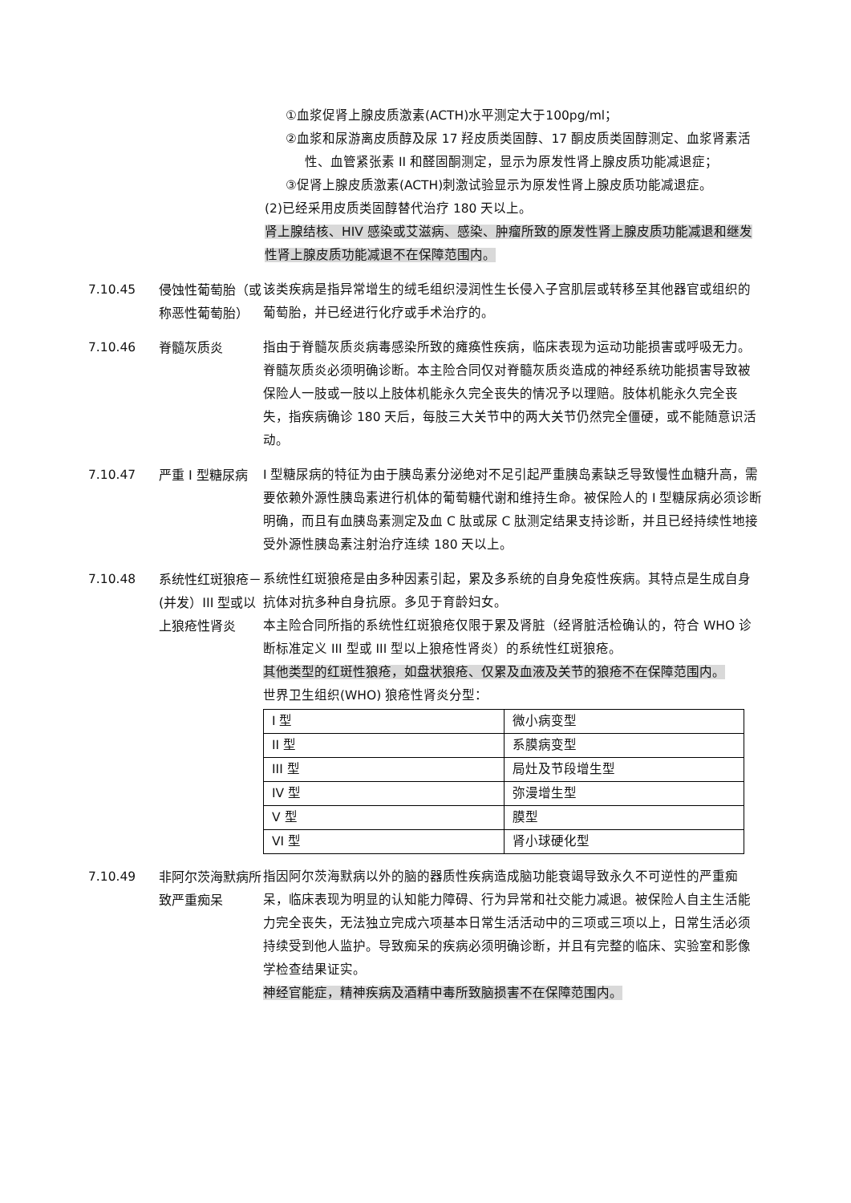①血浆促肾上腺皮质激素(ACTH)水平测定大于100pg/ml；
②血浆和尿游离皮质醇及尿 17 羟皮质类固醇、17 酮皮质类固醇测定、血浆肾素活性、血管紧张素 II 和醛固酮测定，显示为原发性肾上腺皮质功能减退症；
③促肾上腺皮质激素(ACTH)刺激试验显示为原发性肾上腺皮质功能减退症。
(2)已经采用皮质类固醇替代治疗 180 天以上。
肾上腺结核、HIV 感染或艾滋病、感染、肿瘤所致的原发性肾上腺皮质功能减退和继发性肾上腺皮质功能减退不在保障范围内。
7.10.45 侵蚀性葡萄胎（或称恶性葡萄胎）
该类疾病是指异常增生的绒毛组织浸润性生长侵入子宫肌层或转移至其他器官或组织的葡萄胎，并已经进行化疗或手术治疗的。
7.10.46 脊髓灰质炎 指由于脊髓灰质炎病毒感染所致的瘫痪性疾病，临床表现为运动功能损害或呼吸无力。脊髓灰质炎必须明确诊断。本主险合同仅对脊髓灰质炎造成的神经系统功能损害导致被保险人一肢或一肢以上肢体机能永久完全丧失的情况予以理赔。肢体机能永久完全丧失，指疾病确诊 180 天后，每肢三大关节中的两大关节仍然完全僵硬，或不能随意识活动。
7.10.47 严重 I 型糖尿病 I 型糖尿病的特征为由于胰岛素分泌绝对不足引起严重胰岛素缺乏导致慢性血糖升高，需要依赖外源性胰岛素进行机体的葡萄糖代谢和维持生命。被保险人的 I 型糖尿病必须诊断明确，而且有血胰岛素测定及血 C 肽或尿 C 肽测定结果支持诊断，并且已经持续性地接受外源性胰岛素注射治疗连续 180 天以上。
7.10.48 系统性红斑狼疮－(并发）III 型或以上狼疮性肾炎
系统性红斑狼疮是由多种因素引起，累及多系统的自身免疫性疾病。其特点是生成自身抗体对抗多种自身抗原。多见于育龄妇女。
本主险合同所指的系统性红斑狼疮仅限于累及肾脏（经肾脏活检确认的，符合 WHO 诊断标准定义 III 型或 III 型以上狼疮性肾炎）的系统性红斑狼疮。
其他类型的红斑性狼疮，如盘状狼疮、仅累及血液及关节的狼疮不在保障范围内。
世界卫生组织(WHO) 狼疮性肾炎分型：
| I 型 | 微小病变型 |
| II 型 | 系膜病变型 |
| III 型 | 局灶及节段增生型 |
| IV 型 | 弥漫增生型 |
| V 型 | 膜型 |
| VI 型 | 肾小球硬化型 |
7.10.49 非阿尔茨海默病所致严重痴呆
指因阿尔茨海默病以外的脑的器质性疾病造成脑功能衰竭导致永久不可逆性的严重痴呆，临床表现为明显的认知能力障碍、行为异常和社交能力减退。被保险人自主生活能力完全丧失，无法独立完成六项基本日常生活活动中的三项或三项以上，日常生活必须持续受到他人监护。导致痴呆的疾病必须明确诊断，并且有完整的临床、实验室和影像学检查结果证实。
神经官能症，精神疾病及酒精中毒所致脑损害不在保障范围内。